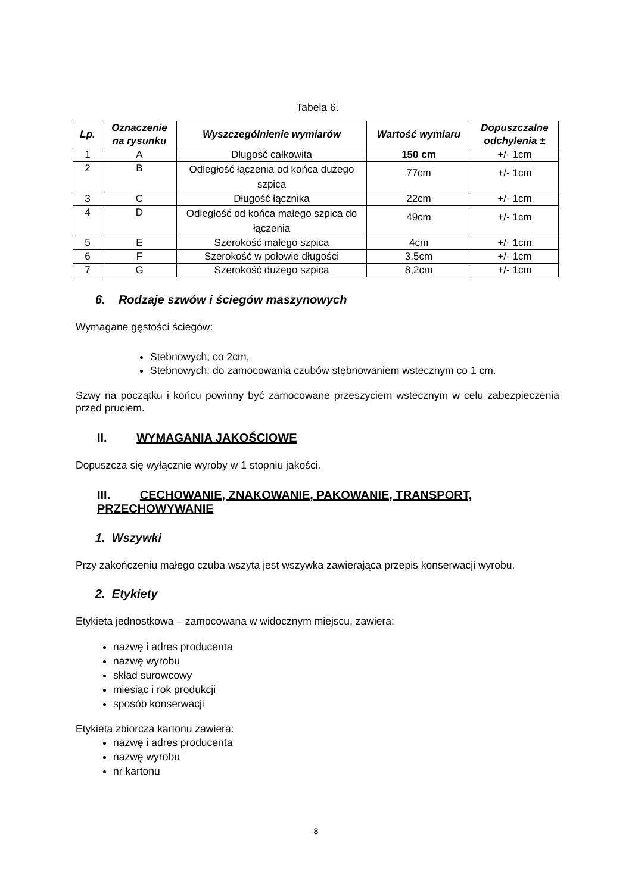Tabela 6.
| Lp. | Oznaczenie na rysunku | Wyszczególnienie wymiarów | Wartość wymiaru | Dopuszczalne odchylenia ± |
| --- | --- | --- | --- | --- |
| 1 | A | Długość całkowita | 150 cm | +/- 1cm |
| 2 | B | Odległość łączenia od końca dużego szpica | 77cm | +/- 1cm |
| 3 | C | Długość łącznika | 22cm | +/- 1cm |
| 4 | D | Odległość od końca małego szpica do łączenia | 49cm | +/- 1cm |
| 5 | E | Szerokość małego szpica | 4cm | +/- 1cm |
| 6 | F | Szerokość w połowie długości | 3,5cm | +/- 1cm |
| 7 | G | Szerokość dużego szpica | 8,2cm | +/- 1cm |
6. Rodzaje szwów i ściegów maszynowych
Wymagane gęstości ściegów:
Stebnowych; co 2cm,
Stebnowych; do zamocowania czubów stębnowaniem wstecznym co 1 cm.
Szwy na początku i końcu powinny być zamocowane przeszyciem wstecznym w celu zabezpieczenia przed pruciem.
II. WYMAGANIA JAKOŚCIOWE
Dopuszcza się wyłącznie wyroby w 1 stopniu jakości.
III. CECHOWANIE, ZNAKOWANIE, PAKOWANIE, TRANSPORT, PRZECHOWYWANIE
1. Wszywki
Przy zakończeniu małego czuba wszyta jest wszywka zawierająca przepis konserwacji wyrobu.
2. Etykiety
Etykieta jednostkowa – zamocowana w widocznym miejscu, zawiera:
nazwę i adres producenta
nazwę wyrobu
skład surowcowy
miesiąc i rok produkcji
sposób konserwacji
Etykieta zbiorcza kartonu zawiera:
nazwę i adres producenta
nazwę wyrobu
nr kartonu
8